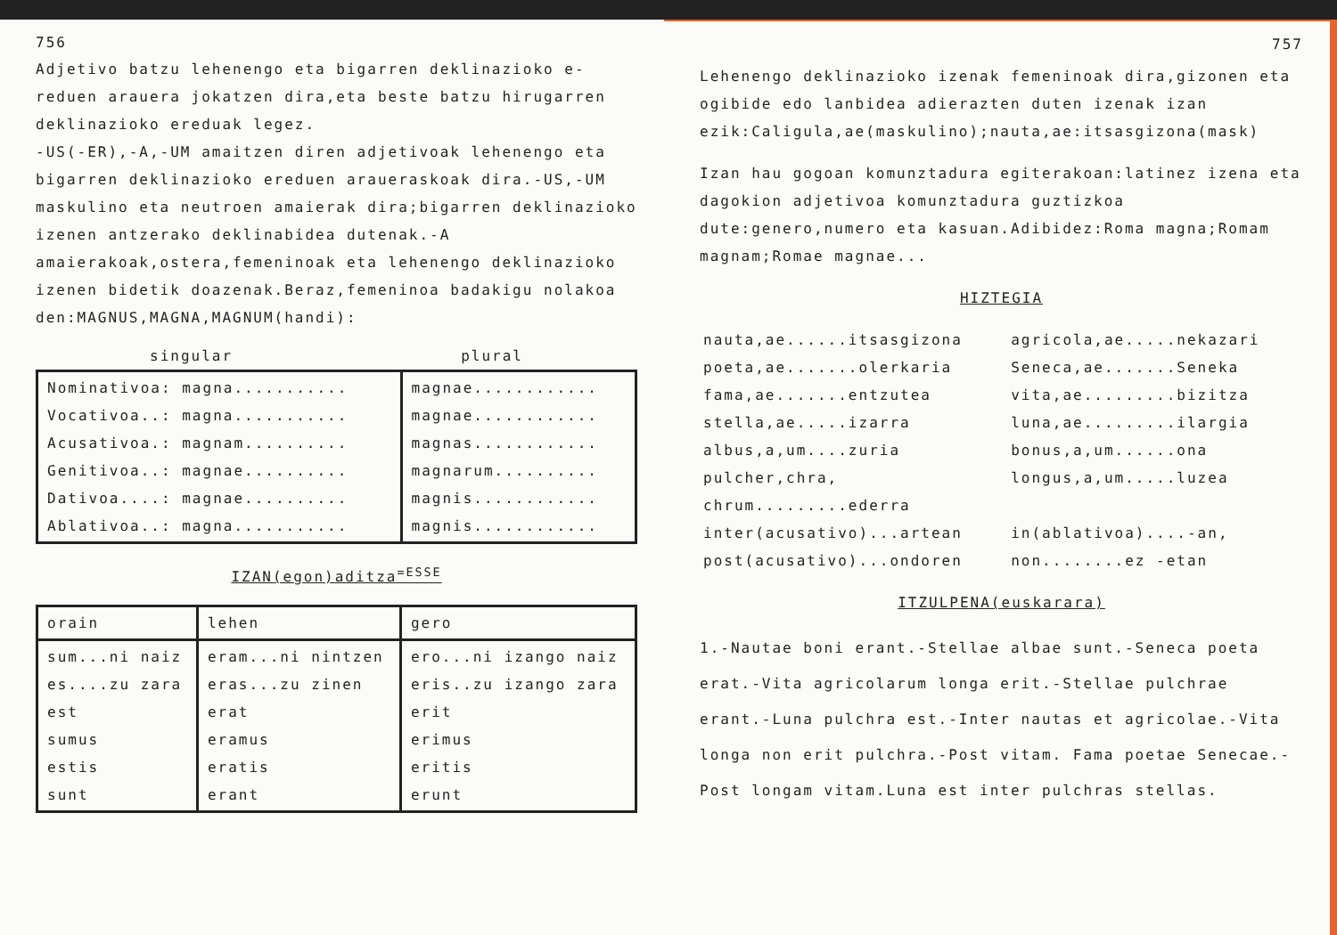756
Adjetivo batzu lehenengo eta bigarren deklinazioko e-reduen arauera jokatzen dira,eta beste batzu hirugarren deklinazioko ereduak legez.
-US(-ER),-A,-UM amaitzen diren adjetivoak lehenengo eta bigarren deklinazioko ereduen araueraskoak dira.-US,-UM maskulino eta neutroen amaierak dira;bigarren deklinazioko izenen antzerako deklinabidea dutenak.-A amaierakoak,ostera,femeninoak eta lehenengo deklinazioko izenen bidetik doazenak.Beraz,femeninoa badakigu nolakoa den:MAGNUS,MAGNA,MAGNUM(handi):
singular plural
| Nominativoa: magna........... Vocativoa..: magna........... Acusativoa.: magnam.......... Genitivoa..: magnae.......... Dativoa....: magnae.......... Ablativoa..: magna........... | magnae............ magnae............ magnas............ magnarum.......... magnis............ magnis............ |
IZAN(egon)aditza<sup>=ESSE</sup>
| orain | lehen | gero |
| --- | --- | --- |
| sum...ni naiz es....zu zara est sumus estis sunt | eram...ni nintzen eras...zu zinen erat eramus eratis erant | ero...ni izango naiz eris..zu izango zara erit erimus eritis erunt |
757
Lehenengo deklinazioko izenak femeninoak dira,gizonen eta ogibide edo lanbidea adierazten duten izenak izan ezik:Caligula,ae(maskulino);nauta,ae:itsasgizona(mask)
Izan hau gogoan komunztadura egiterakoan:latinez izena eta dagokion adjetivoa komunztadura guztizkoa dute:genero,numero eta kasuan.Adibidez:Roma magna;Romam magnam;Romae magnae...
HIZTEGIA
| nauta,ae......itsasgizona | agricola,ae.....nekazari |
| poeta,ae.......olerkaria | Seneca,ae.......Seneka |
| fama,ae.......entzutea | vita,ae.........bizitza |
| stella,ae.....izarra | luna,ae.........ilargia |
| albus,a,um....zuria | bonus,a,um......ona |
| pulcher,chra, chrum.........ederra | longus,a,um.....luzea |
| inter(acusativo)...artean | in(ablativoa)....-an, |
| post(acusativo)...ondoren | non........ez -etan |
ITZULPENA(euskarara)
1.-Nautae boni erant.-Stellae albae sunt.-Seneca poeta erat.-Vita agricolarum longa erit.-Stellae pulchrae erant.-Luna pulchra est.-Inter nautas et agricolae.-Vita longa non erit pulchra.-Post vitam. Fama poetae Senecae.-Post longam vitam.Luna est inter pulchras stellas.